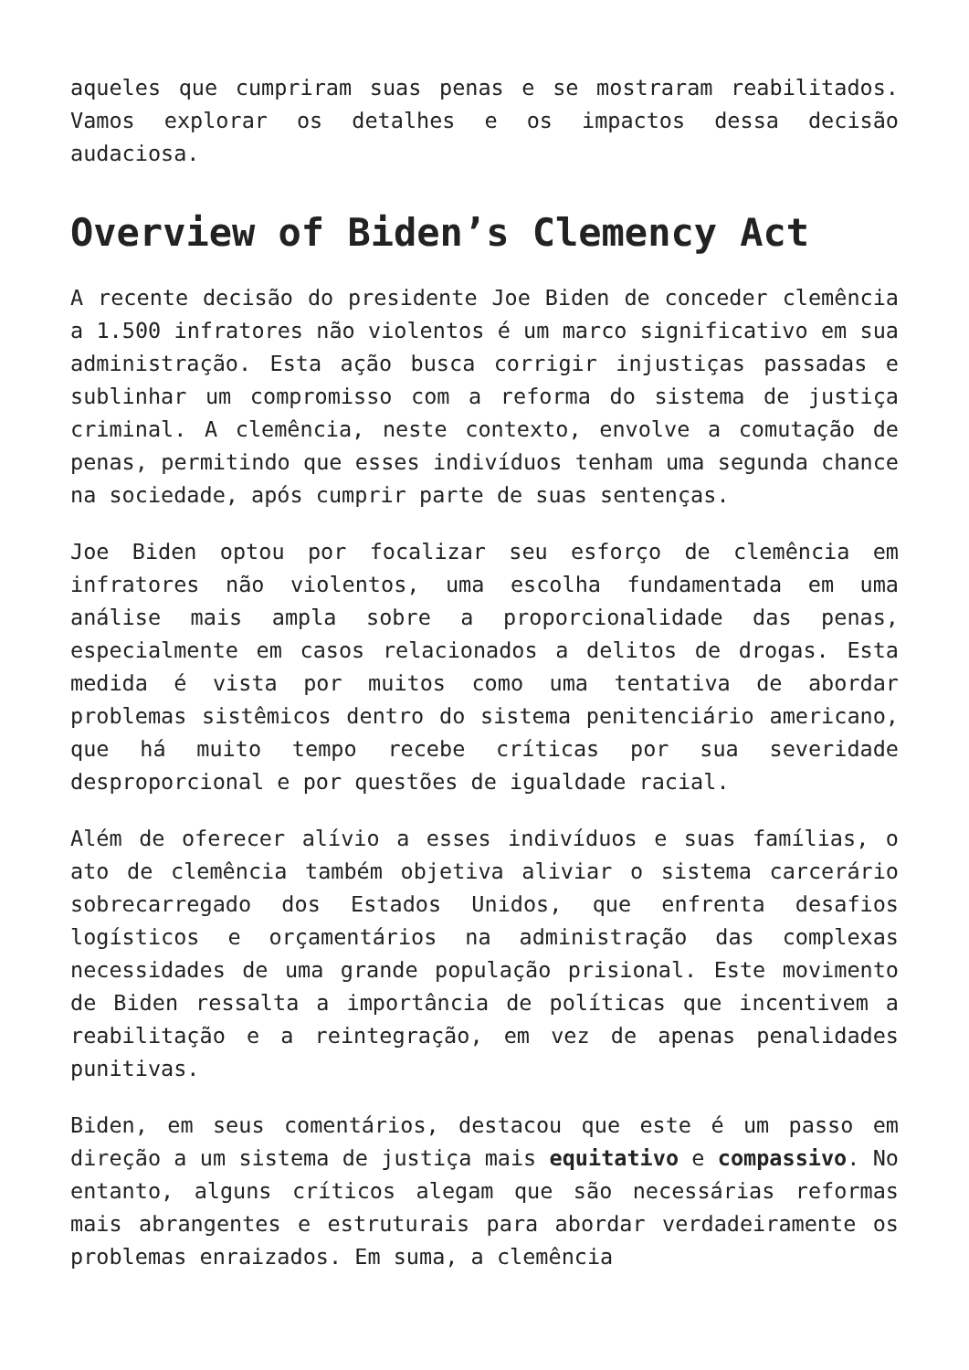aqueles que cumpriram suas penas e se mostraram reabilitados. Vamos explorar os detalhes e os impactos dessa decisão audaciosa.
Overview of Biden’s Clemency Act
A recente decisão do presidente Joe Biden de conceder clemência a 1.500 infratores não violentos é um marco significativo em sua administração. Esta ação busca corrigir injustiças passadas e sublinhar um compromisso com a reforma do sistema de justiça criminal. A clemência, neste contexto, envolve a comutação de penas, permitindo que esses indivíduos tenham uma segunda chance na sociedade, após cumprir parte de suas sentenças.
Joe Biden optou por focalizar seu esforço de clemência em infratores não violentos, uma escolha fundamentada em uma análise mais ampla sobre a proporcionalidade das penas, especialmente em casos relacionados a delitos de drogas. Esta medida é vista por muitos como uma tentativa de abordar problemas sistêmicos dentro do sistema penitenciário americano, que há muito tempo recebe críticas por sua severidade desproporcional e por questões de igualdade racial.
Além de oferecer alívio a esses indivíduos e suas famílias, o ato de clemência também objetiva aliviar o sistema carcerário sobrecarregado dos Estados Unidos, que enfrenta desafios logísticos e orçamentários na administração das complexas necessidades de uma grande população prisional. Este movimento de Biden ressalta a importância de políticas que incentivem a reabilitação e a reintegração, em vez de apenas penalidades punitivas.
Biden, em seus comentários, destacou que este é um passo em direção a um sistema de justiça mais equitativo e compassivo. No entanto, alguns críticos alegam que são necessárias reformas mais abrangentes e estruturais para abordar verdadeiramente os problemas enraizados. Em suma, a clemência